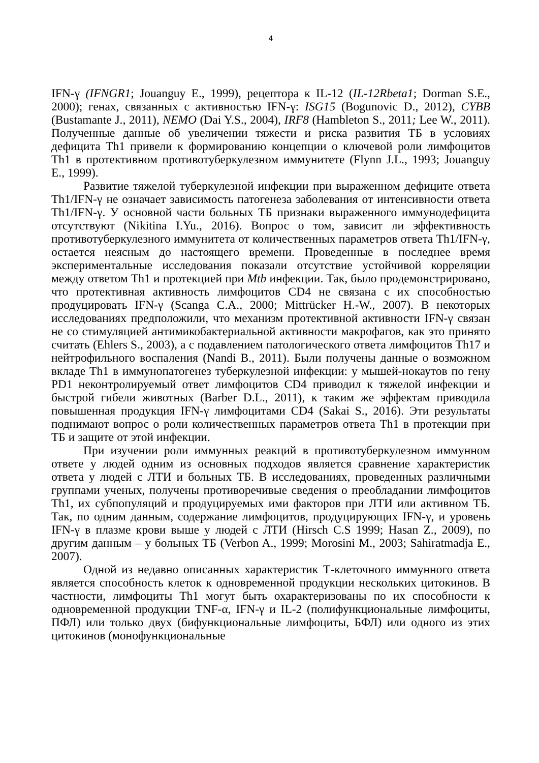4
IFN-γ (IFNGR1; Jouanguy E., 1999), рецептора к IL-12 (IL-12Rbeta1; Dorman S.E., 2000); генах, связанных с активностью IFN-γ: ISG15 (Bogunovic D., 2012), CYBB (Bustamante J., 2011), NEMO (Dai Y.S., 2004), IRF8 (Hambleton S., 2011; Lee W., 2011). Полученные данные об увеличении тяжести и риска развития ТБ в условиях дефицита Th1 привели к формированию концепции о ключевой роли лимфоцитов Th1 в протективном противотуберкулезном иммунитете (Flynn J.L., 1993; Jouanguy E., 1999).
Развитие тяжелой туберкулезной инфекции при выраженном дефиците ответа Th1/IFN-γ не означает зависимость патогенеза заболевания от интенсивности ответа Th1/IFN-γ. У основной части больных ТБ признаки выраженного иммунодефицита отсутствуют (Nikitina I.Yu., 2016). Вопрос о том, зависит ли эффективность противотуберкулезного иммунитета от количественных параметров ответа Th1/IFN-γ, остается неясным до настоящего времени. Проведенные в последнее время экспериментальные исследования показали отсутствие устойчивой корреляции между ответом Th1 и протекцией при Mtb инфекции. Так, было продемонстрировано, что протективная активность лимфоцитов CD4 не связана с их способностью продуцировать IFN-γ (Scanga C.A., 2000; Mittrücker H.-W., 2007). В некоторых исследованиях предположили, что механизм протективной активности IFN-γ связан не со стимуляцией антимикобактериальной активности макрофагов, как это принято считать (Ehlers S., 2003), а с подавлением патологического ответа лимфоцитов Th17 и нейтрофильного воспаления (Nandi B., 2011). Были получены данные о возможном вкладе Th1 в иммунопатогенез туберкулезной инфекции: у мышей-нокаутов по гену PD1 неконтролируемый ответ лимфоцитов CD4 приводил к тяжелой инфекции и быстрой гибели животных (Barber D.L., 2011), к таким же эффектам приводила повышенная продукция IFN-γ лимфоцитами CD4 (Sakai S., 2016). Эти результаты поднимают вопрос о роли количественных параметров ответа Th1 в протекции при ТБ и защите от этой инфекции.
При изучении роли иммунных реакций в противотуберкулезном иммунном ответе у людей одним из основных подходов является сравнение характеристик ответа у людей с ЛТИ и больных ТБ. В исследованиях, проведенных различными группами ученых, получены противоречивые сведения о преобладании лимфоцитов Th1, их субпопуляций и продуцируемых ими факторов при ЛТИ или активном ТБ. Так, по одним данным, содержание лимфоцитов, продуцирующих IFN-γ, и уровень IFN-γ в плазме крови выше у людей с ЛТИ (Hirsch C.S 1999; Hasan Z., 2009), по другим данным – у больных ТБ (Verbon A., 1999; Morosini M., 2003; Sahiratmadja E., 2007).
Одной из недавно описанных характеристик Т-клеточного иммунного ответа является способность клеток к одновременной продукции нескольких цитокинов. В частности, лимфоциты Th1 могут быть охарактеризованы по их способности к одновременной продукции TNF-α, IFN-γ и IL-2 (полифункциональные лимфоциты, ПФЛ) или только двух (бифункциональные лимфоциты, БФЛ) или одного из этих цитокинов (монофункциональные